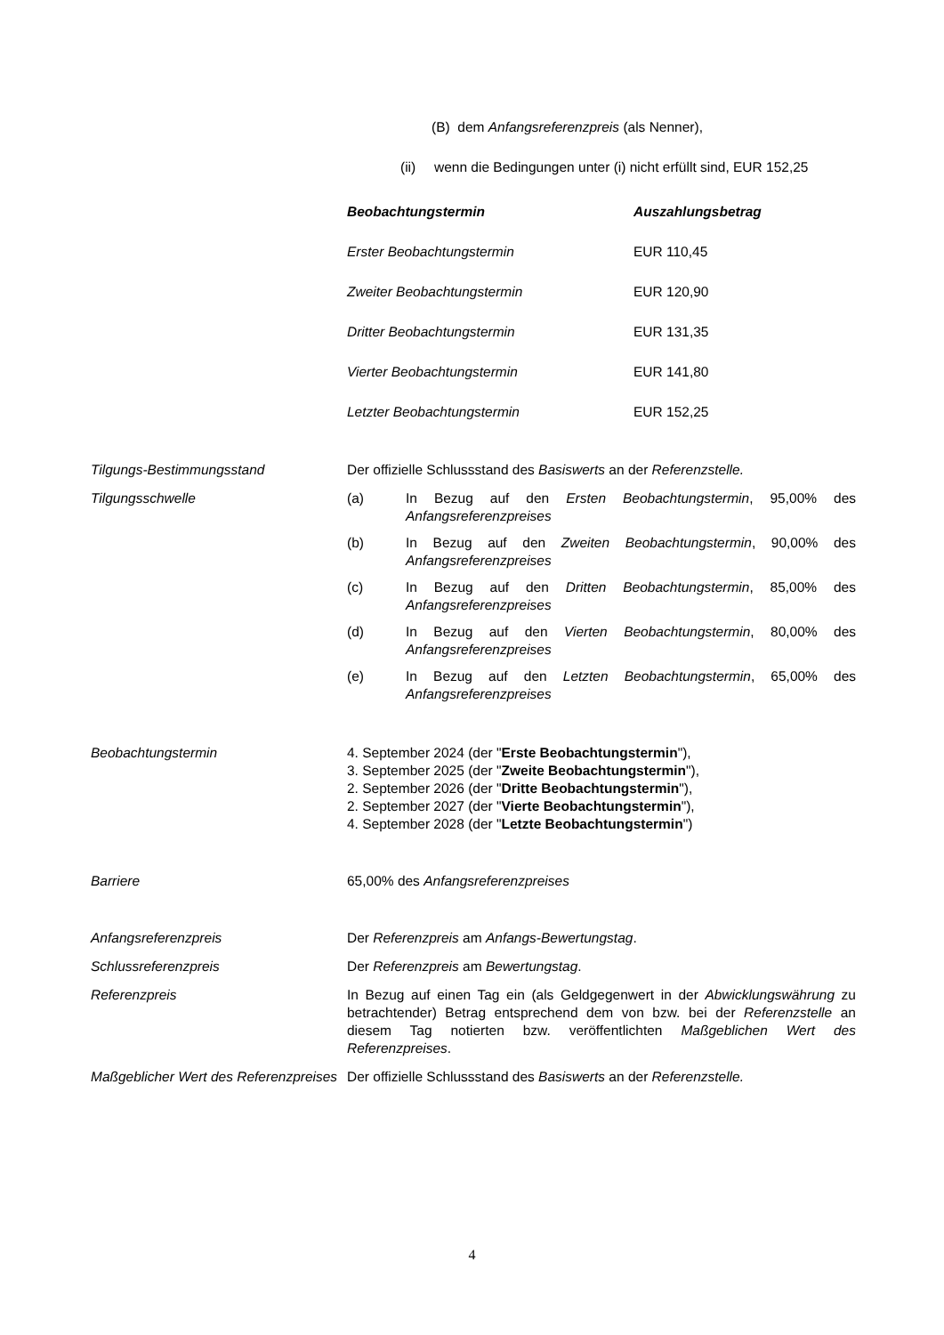(B) dem Anfangsreferenzpreis (als Nenner),
(ii) wenn die Bedingungen unter (i) nicht erfüllt sind, EUR 152,25
| Beobachtungstermin | Auszahlungsbetrag |
| --- | --- |
| Erster Beobachtungstermin | EUR 110,45 |
| Zweiter Beobachtungstermin | EUR 120,90 |
| Dritter Beobachtungstermin | EUR 131,35 |
| Vierter Beobachtungstermin | EUR 141,80 |
| Letzter Beobachtungstermin | EUR 152,25 |
Tilgungs-Bestimmungsstand Der offizielle Schlussstand des Basiswerts an der Referenzstelle.
Tilgungsschwelle (a) In Bezug auf den Ersten Beobachtungstermin, 95,00% des Anfangsreferenzpreises
(b) In Bezug auf den Zweiten Beobachtungstermin, 90,00% des Anfangsreferenzpreises
(c) In Bezug auf den Dritten Beobachtungstermin, 85,00% des Anfangsreferenzpreises
(d) In Bezug auf den Vierten Beobachtungstermin, 80,00% des Anfangsreferenzpreises
(e) In Bezug auf den Letzten Beobachtungstermin, 65,00% des Anfangsreferenzpreises
Beobachtungstermin 4. September 2024 (der "Erste Beobachtungstermin"),
3. September 2025 (der "Zweite Beobachtungstermin"),
2. September 2026 (der "Dritte Beobachtungstermin"),
2. September 2027 (der "Vierte Beobachtungstermin"),
4. September 2028 (der "Letzte Beobachtungstermin")
Barriere 65,00% des Anfangsreferenzpreises
Anfangsreferenzpreis Der Referenzpreis am Anfangs-Bewertungstag.
Schlussreferenzpreis Der Referenzpreis am Bewertungstag.
Referenzpreis In Bezug auf einen Tag ein (als Geldgegenwert in der Abwicklungswährung zu betrachtender) Betrag entsprechend dem von bzw. bei der Referenzstelle an diesem Tag notierten bzw. veröffentlichten Maßgeblichen Wert des Referenzpreises.
Maßgeblicher Wert des Referenzpreises Der offizielle Schlussstand des Basiswerts an der Referenzstelle.
4